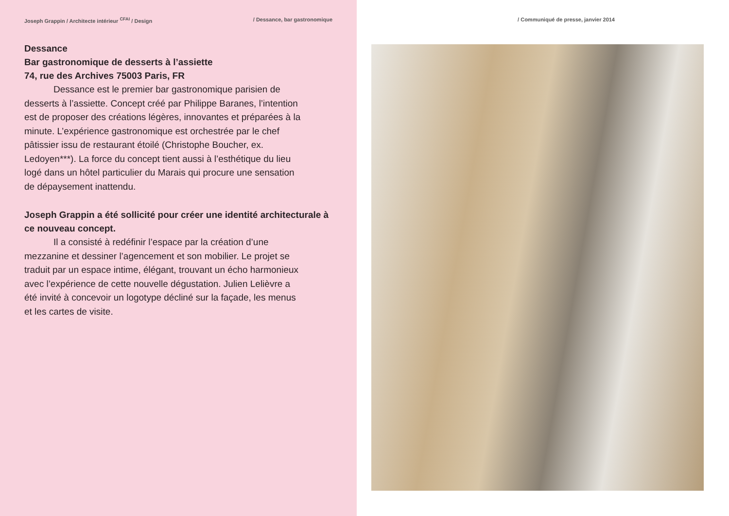Joseph Grappin / Architecte intérieur <sup>CFAI</sup> / Design / Dessance, bar gastronomique
Dessance
Bar gastronomique de desserts à l’assiette
74, rue des Archives 75003 Paris, FR
Dessance est le premier bar gastronomique parisien de desserts à l’assiette. Concept créé par Philippe Baranes, l’intention est de proposer des créations légères, innovantes et préparées à la minute. L’expérience gastronomique est orchestrée par le chef pâtissier issu de restaurant étoilé (Christophe Boucher, ex. Ledoyen***). La force du concept tient aussi à l’esthétique du lieu logé dans un hôtel particulier du Marais qui procure une sensation de dépaysement inattendu.
Joseph Grappin a été sollicité pour créer une identité architecturale à ce nouveau concept.
Il a consisté à redéfinir l’espace par la création d’une mezzanine et dessiner l’agencement et son mobilier. Le projet se traduit par un espace intime, élégant, trouvant un écho harmonieux avec l’expérience de cette nouvelle dégustation. Julien Lelièvre a été invité à concevoir un logotype décliné sur la façade, les menus et les cartes de visite.
/ Communiqué de presse, janvier 2014